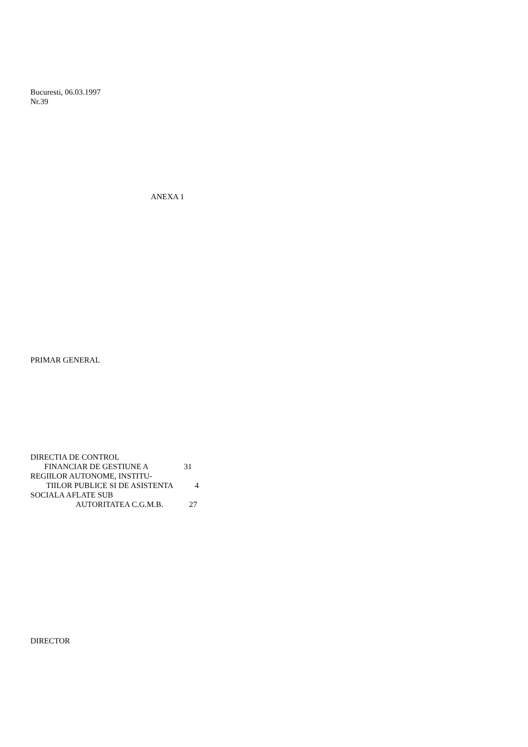Bucuresti, 06.03.1997
Nr.39
ANEXA 1
PRIMAR GENERAL
DIRECTIA DE CONTROL
FINANCIAR DE GESTIUNE A 31
REGIILOR AUTONOME, INSTITU-
TIILOR PUBLICE SI DE ASISTENTA 4
SOCIALA AFLATE SUB
AUTORITATEA C.G.M.B. 27
DIRECTOR